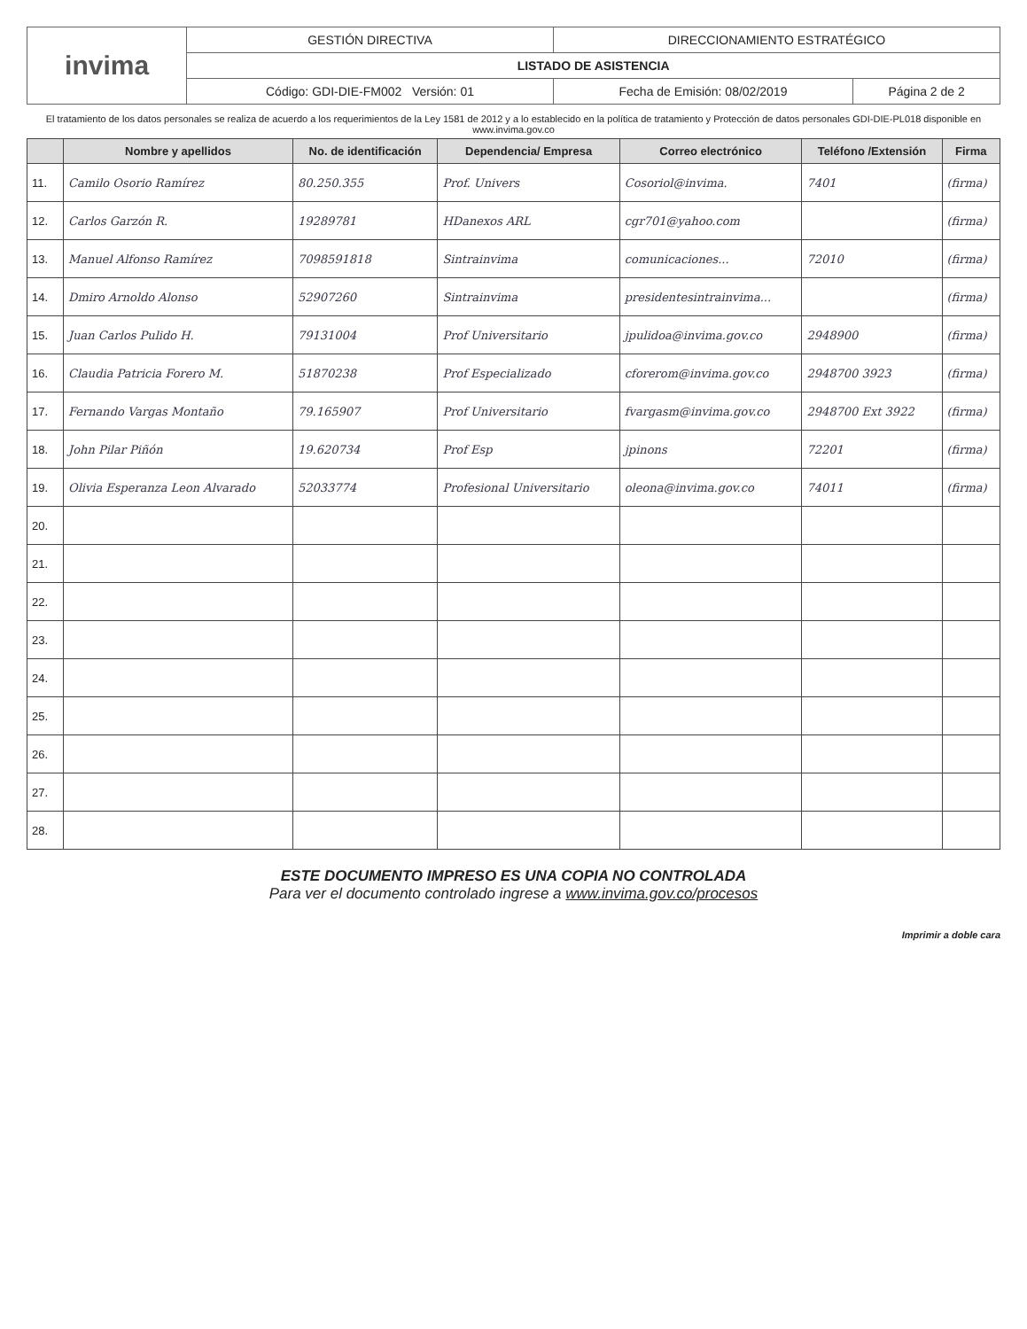| invima | GESTIÓN DIRECTIVA | DIRECCIONAMIENTO ESTRATÉGICO | |
| | LISTADO DE ASISTENCIA | | |
| | Código: GDI-DIE-FM002 Versión: 01 | Fecha de Emisión: 08/02/2019 | Página 2 de 2 |
El tratamiento de los datos personales se realiza de acuerdo a los requerimientos de la Ley 1581 de 2012 y a lo establecido en la política de tratamiento y Protección de datos personales GDI-DIE-PL018 disponible en www.invima.gov.co
| | Nombre y apellidos | No. de identificación | Dependencia/ Empresa | Correo electrónico | Teléfono /Extensión | Firma |
| --- | --- | --- | --- | --- | --- | --- |
| 11. | Camilo Osorio Ramírez | 80.250.355 | Prof. Univers | Cosoriol@invima. | 7401 | (firma) |
| 12. | Carlos Garzón R. | 19289781 | HDanexos ARL | cgr701@yahoo.com | | (firma) |
| 13. | Manuel Alfonso Ramírez | 7098591818 | Sintrainvima | comunicaciones... | 72010 | (firma) |
| 14. | Dmiro Arnoldo Alonso | 52907260 | Sintrainvima | presidentesintrainvima... | | (firma) |
| 15. | Juan Carlos Pulido H. | 79131004 | Prof Universitario | jpulidoa@invima.gov.co | 2948900 | (firma) |
| 16. | Claudia Patricia Forero M. | 51870238 | Prof Especializado | cforerom@invima.gov.co | 2948700 3923 | (firma) |
| 17. | Fernando Vargas Montaño | 79.165907 | Prof Universitario | fvargasm@invima.gov.co | 2948700 Ext 3922 | (firma) |
| 18. | John Pilar Piñón | 19.620734 | Prof Esp | jpinons | 72201 | (firma) |
| 19. | Olivia Esperanza Leon Alvarado | 52033774 | Profesional Universitario | oleona@invima.gov.co | 74011 | (firma) |
| 20. | | | | | | |
| 21. | | | | | | |
| 22. | | | | | | |
| 23. | | | | | | |
| 24. | | | | | | |
| 25. | | | | | | |
| 26. | | | | | | |
| 27. | | | | | | |
| 28. | | | | | | |
ESTE DOCUMENTO IMPRESO ES UNA COPIA NO CONTROLADA
Para ver el documento controlado ingrese a www.invima.gov.co/procesos
Imprimir a doble cara